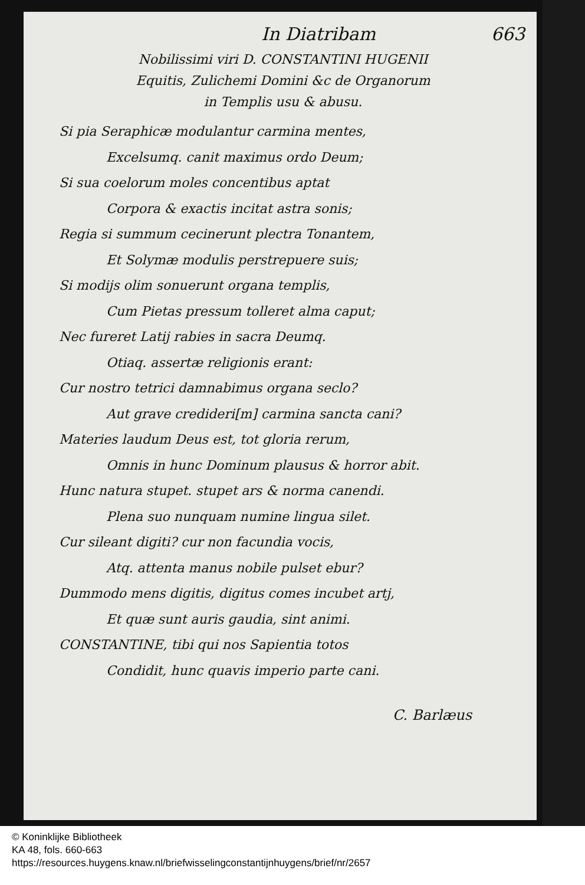663
In Diatribam
Nobilissimi viri D. CONSTANTINI HUGENII
Equitis, Zulichemi Domini &c de Organorum
in Templis usu & abusu.
Si pia Seraphicæ modulantur carmina mentes,
Excelsumq. canit maximus ordo Deum;
Si sua coelorum moles concentibus aptat
Corpora & exactis incitat astra sonis;
Regia si summum cecinerunt plectra Tonantem,
Et Solymæ modulis perstrepuere suis;
Si modijs olim sonuerunt organa templis,
Cum Pietas pressum tolleret alma caput;
Nec fureret Latij rabies in sacra Deumq.
Otiaq. assertæ religionis erant:
Cur nostro tetrici damnabimus organa seclo?
Aut grave credideri[m] carmina sancta cani?
Materies laudum Deus est, tot gloria rerum,
Omnis in hunc Dominum plausus & horror abit.
Hunc natura stupet. stupet ars & norma canendi.
Plena suo nunquam numine lingua silet.
Cur sileant digiti? cur non facundia vocis,
Atq. attenta manus nobile pulset ebur?
Dummodo mens digitis, digitus comes incubet artj,
Et quæ sunt auris gaudia, sint animi.
CONSTANTINE, tibi qui nos Sapientia totos
Condidit, hunc quavis imperio parte cani.
C. Barlæus
© Koninklijke Bibliotheek
KA 48, fols. 660-663
https://resources.huygens.knaw.nl/briefwisselingconstantijnhuygens/brief/nr/2657